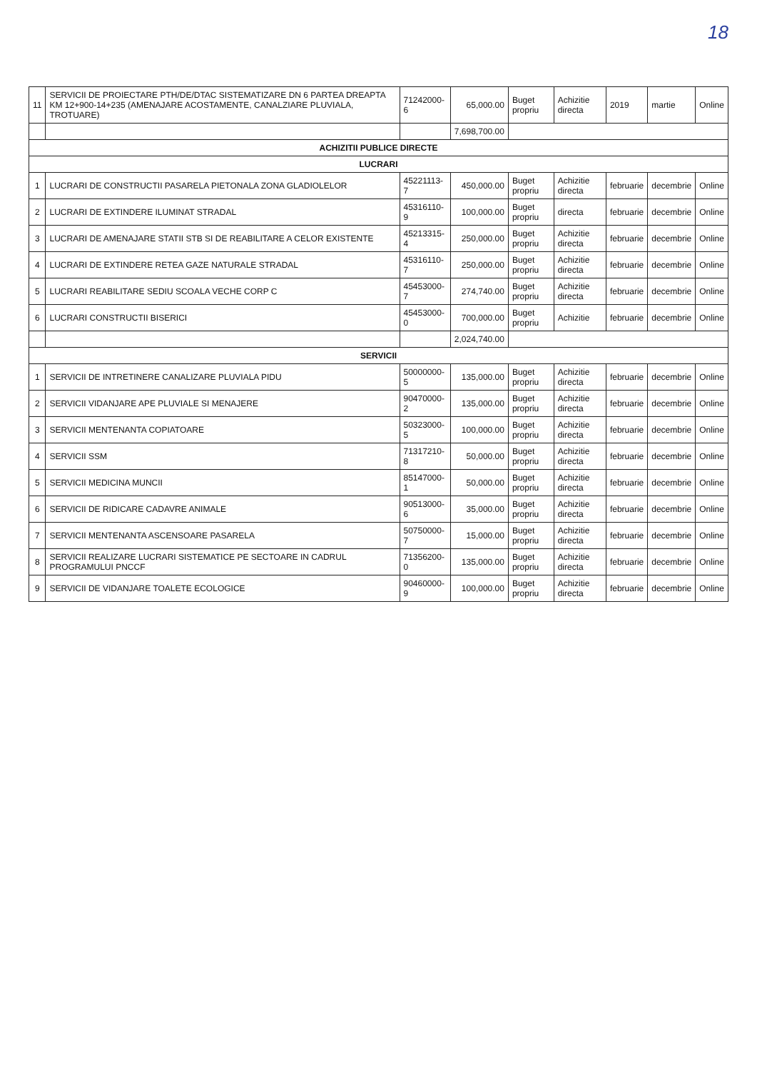18
| 11 | SERVICII DE PROIECTARE PTH/DE/DTAC SISTEMATIZARE DN 6 PARTEA DREAPTA KM 12+900-14+235 (AMENAJARE ACOSTAMENTE, CANALZIARE PLUVIALA, TROTUARE) | 71242000-6 | 65,000.00 | Buget propriu | Achizitie directa | 2019 | martie | Online |
| | | | 7,698,700.00 | | | | | |
| ACHIZITII PUBLICE DIRECTE | | | | | | | | |
| LUCRARI | | | | | | | | |
| 1 | LUCRARI DE CONSTRUCTII PASARELA PIETONALA ZONA GLADIOLELOR | 45221113-7 | 450,000.00 | Buget propriu | Achizitie directa | februarie | decembrie | Online |
| 2 | LUCRARI DE EXTINDERE ILUMINAT STRADAL | 45316110-9 | 100,000.00 | Buget propriu | directa | februarie | decembrie | Online |
| 3 | LUCRARI DE AMENAJARE STATII STB SI DE REABILITARE A CELOR EXISTENTE | 45213315-4 | 250,000.00 | Buget propriu | Achizitie directa | februarie | decembrie | Online |
| 4 | LUCRARI DE EXTINDERE RETEA GAZE NATURALE STRADAL | 45316110-7 | 250,000.00 | Buget propriu | Achizitie directa | februarie | decembrie | Online |
| 5 | LUCRARI REABILITARE SEDIU SCOALA VECHE CORP C | 45453000-7 | 274,740.00 | Buget propriu | Achizitie directa | februarie | decembrie | Online |
| 6 | LUCRARI CONSTRUCTII BISERICI | 45453000-0 | 700,000.00 | Buget propriu | Achizitie | februarie | decembrie | Online |
| | | | 2,024,740.00 | | | | | |
| SERVICII | | | | | | | | |
| 1 | SERVICII DE INTRETINERE CANALIZARE PLUVIALA PIDU | 50000000-5 | 135,000.00 | Buget propriu | Achizitie directa | februarie | decembrie | Online |
| 2 | SERVICII VIDANJARE APE PLUVIALE SI MENAJERE | 90470000-2 | 135,000.00 | Buget propriu | Achizitie directa | februarie | decembrie | Online |
| 3 | SERVICII MENTENANTA COPIATOARE | 50323000-5 | 100,000.00 | Buget propriu | Achizitie directa | februarie | decembrie | Online |
| 4 | SERVICII SSM | 71317210-8 | 50,000.00 | Buget propriu | Achizitie directa | februarie | decembrie | Online |
| 5 | SERVICII MEDICINA MUNCII | 85147000-1 | 50,000.00 | Buget propriu | Achizitie directa | februarie | decembrie | Online |
| 6 | SERVICII DE RIDICARE CADAVRE ANIMALE | 90513000-6 | 35,000.00 | Buget propriu | Achizitie directa | februarie | decembrie | Online |
| 7 | SERVICII MENTENANTA ASCENSOARE PASARELA | 50750000-7 | 15,000.00 | Buget propriu | Achizitie directa | februarie | decembrie | Online |
| 8 | SERVICII REALIZARE LUCRARI SISTEMATICE PE SECTOARE IN CADRUL PROGRAMULUI PNCCF | 71356200-0 | 135,000.00 | Buget propriu | Achizitie directa | februarie | decembrie | Online |
| 9 | SERVICII DE VIDANJARE TOALETE ECOLOGICE | 90460000-9 | 100,000.00 | Buget propriu | Achizitie directa | februarie | decembrie | Online |